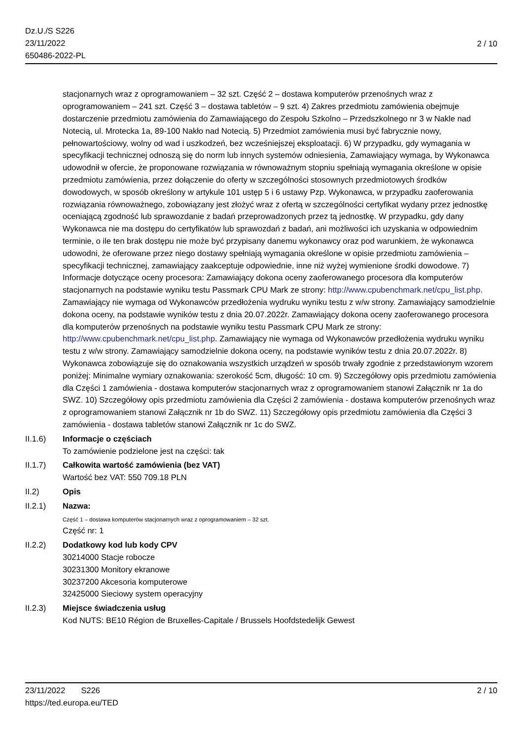Dz.U./S S226
23/11/2022
650486-2022-PL
2 / 10
stacjonarnych wraz z oprogramowaniem – 32 szt. Część 2 – dostawa komputerów przenośnych wraz z oprogramowaniem – 241 szt. Część 3 – dostawa tabletów – 9 szt. 4) Zakres przedmiotu zamówienia obejmuje dostarczenie przedmiotu zamówienia do Zamawiającego do Zespołu Szkolno – Przedszkolnego nr 3 w Nakle nad Notecią, ul. Mrotecka 1a, 89-100 Nakło nad Notecią. 5) Przedmiot zamówienia musi być fabrycznie nowy, pełnowartościowy, wolny od wad i uszkodzeń, bez wcześniejszej eksploatacji. 6) W przypadku, gdy wymagania w specyfikacji technicznej odnoszą się do norm lub innych systemów odniesienia, Zamawiający wymaga, by Wykonawca udowodnił w ofercie, że proponowane rozwiązania w równoważnym stopniu spełniają wymagania określone w opisie przedmiotu zamówienia, przez dołączenie do oferty w szczególności stosownych przedmiotowych środków dowodowych, w sposób określony w artykule 101 ustęp 5 i 6 ustawy Pzp. Wykonawca, w przypadku zaoferowania rozwiązania równoważnego, zobowiązany jest złożyć wraz z ofertą w szczególności certyfikat wydany przez jednostkę oceniającą zgodność lub sprawozdanie z badań przeprowadzonych przez tą jednostkę. W przypadku, gdy dany Wykonawca nie ma dostępu do certyfikatów lub sprawozdań z badań, ani możliwości ich uzyskania w odpowiednim terminie, o ile ten brak dostępu nie może być przypisany danemu wykonawcy oraz pod warunkiem, że wykonawca udowodni, że oferowane przez niego dostawy spełniają wymagania określone w opisie przedmiotu zamówienia – specyfikacji technicznej, zamawiający zaakceptuje odpowiednie, inne niż wyżej wymienione środki dowodowe. 7) Informacje dotyczące oceny procesora: Zamawiający dokona oceny zaoferowanego procesora dla komputerów stacjonarnych na podstawie wyniku testu Passmark CPU Mark ze strony: http://www.cpubenchmark.net/cpu_list.php. Zamawiający nie wymaga od Wykonawców przedłożenia wydruku wyniku testu z w/w strony. Zamawiający samodzielnie dokona oceny, na podstawie wyników testu z dnia 20.07.2022r. Zamawiający dokona oceny zaoferowanego procesora dla komputerów przenośnych na podstawie wyniku testu Passmark CPU Mark ze strony: http://www.cpubenchmark.net/cpu_list.php. Zamawiający nie wymaga od Wykonawców przedłożenia wydruku wyniku testu z w/w strony. Zamawiający samodzielnie dokona oceny, na podstawie wyników testu z dnia 20.07.2022r. 8) Wykonawca zobowiązuje się do oznakowania wszystkich urządzeń w sposób trwały zgodnie z przedstawionym wzorem poniżej: Minimalne wymiary oznakowania: szerokość 5cm, długość: 10 cm. 9) Szczegółowy opis przedmiotu zamówienia dla Części 1 zamówienia - dostawa komputerów stacjonarnych wraz z oprogramowaniem stanowi Załącznik nr 1a do SWZ. 10) Szczegółowy opis przedmiotu zamówienia dla Części 2 zamówienia - dostawa komputerów przenośnych wraz z oprogramowaniem stanowi Załącznik nr 1b do SWZ. 11) Szczegółowy opis przedmiotu zamówienia dla Części 3 zamówienia - dostawa tabletów stanowi Załącznik nr 1c do SWZ.
II.1.6) Informacje o częściach
To zamówienie podzielone jest na części: tak
II.1.7) Całkowita wartość zamówienia (bez VAT)
Wartość bez VAT: 550 709.18 PLN
II.2) Opis
II.2.1) Nazwa:
Część 1 – dostawa komputerów stacjonarnych wraz z oprogramowaniem – 32 szt.
Część nr: 1
II.2.2) Dodatkowy kod lub kody CPV
30214000 Stacje robocze
30231300 Monitory ekranowe
30237200 Akcesoria komputerowe
32425000 Sieciowy system operacyjny
II.2.3) Miejsce świadczenia usług
Kod NUTS: BE10 Région de Bruxelles-Capitale / Brussels Hoofdstedelijk Gewest
23/11/2022 S226
https://ted.europa.eu/TED
2 / 10